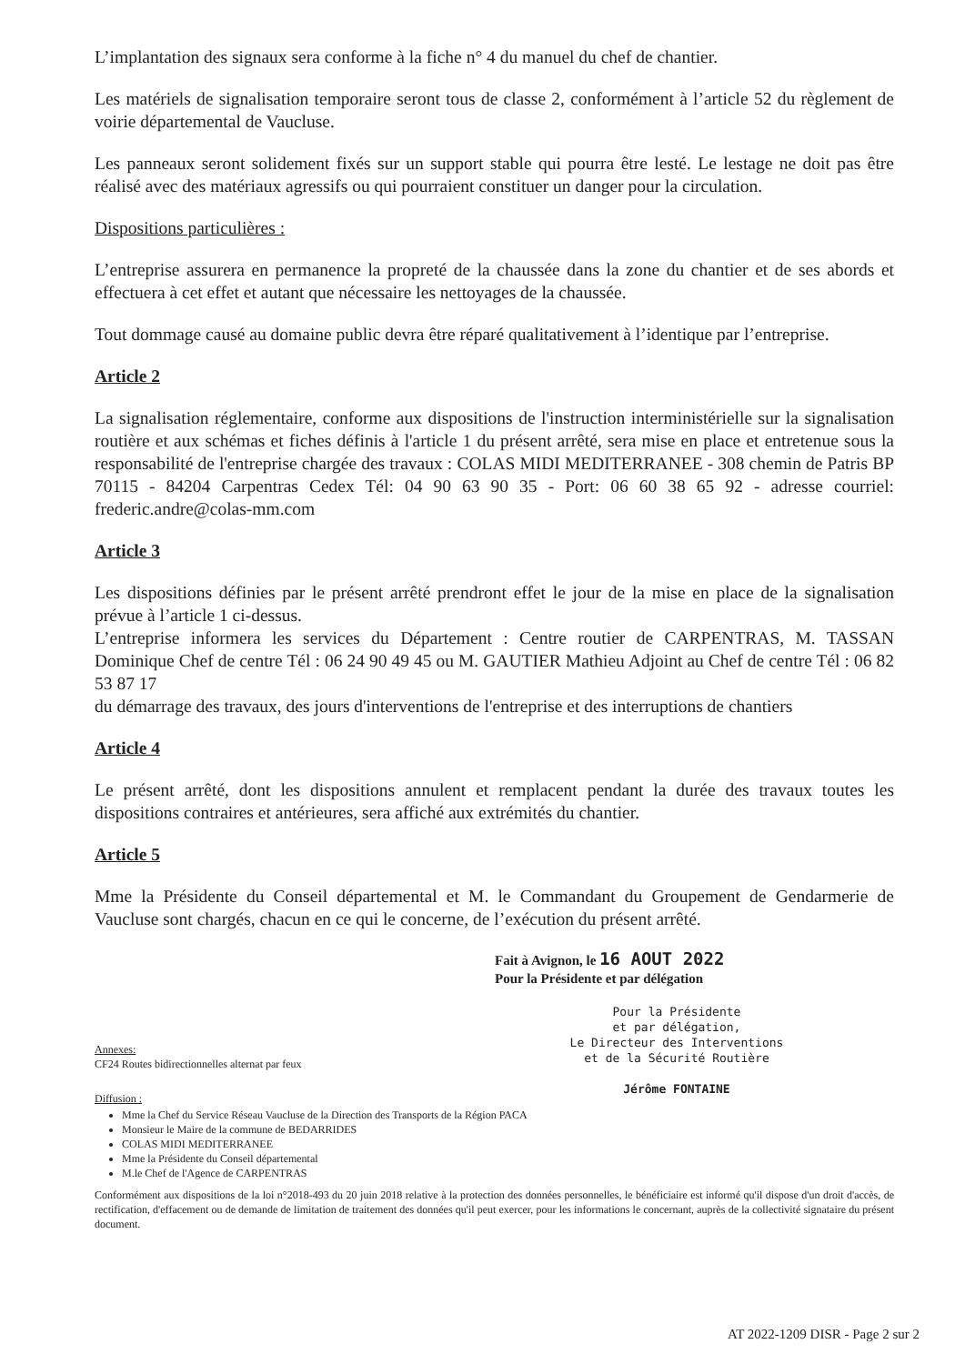L’implantation des signaux sera conforme à la fiche n° 4 du manuel du chef de chantier.
Les matériels de signalisation temporaire seront tous de classe 2, conformément à l’article 52 du règlement de voirie départemental de Vaucluse.
Les panneaux seront solidement fixés sur un support stable qui pourra être lesté. Le lestage ne doit pas être réalisé avec des matériaux agressifs ou qui pourraient constituer un danger pour la circulation.
Dispositions particulières :
L’entreprise assurera en permanence la propreté de la chaussée dans la zone du chantier et de ses abords et effectuera à cet effet et autant que nécessaire les nettoyages de la chaussée.
Tout dommage causé au domaine public devra être réparé qualitativement à l’identique par l’entreprise.
Article 2
La signalisation réglementaire, conforme aux dispositions de l'instruction interministérielle sur la signalisation routière et aux schémas et fiches définis à l'article 1 du présent arrêté, sera mise en place et entretenue sous la responsabilité de l'entreprise chargée des travaux : COLAS MIDI MEDITERRANEE - 308 chemin de Patris BP 70115 - 84204 Carpentras Cedex Tél: 04 90 63 90 35 - Port: 06 60 38 65 92 - adresse courriel: frederic.andre@colas-mm.com
Article 3
Les dispositions définies par le présent arrêté prendront effet le jour de la mise en place de la signalisation prévue à l’article 1 ci-dessus.
L’entreprise informera les services du Département : Centre routier de CARPENTRAS, M. TASSAN Dominique Chef de centre Tél : 06 24 90 49 45 ou M. GAUTIER Mathieu Adjoint au Chef de centre Tél : 06 82 53 87 17
du démarrage des travaux, des jours d'interventions de l'entreprise et des interruptions de chantiers
Article 4
Le présent arrêté, dont les dispositions annulent et remplacent pendant la durée des travaux toutes les dispositions contraires et antérieures, sera affiché aux extrémités du chantier.
Article 5
Mme la Présidente du Conseil départemental et M. le Commandant du Groupement de Gendarmerie de Vaucluse sont chargés, chacun en ce qui le concerne, de l’exécution du présent arrêté.
Fait à Avignon, le 16 AOUT 2022
Pour la Présidente et par délégation
Pour la Présidente
et par délégation,
Le Directeur des Interventions
et de la Sécurité Routière
Jérôme FONTAINE
Annexes:
CF24 Routes bidirectionnelles alternat par feux
Diffusion :
Mme la Chef du Service Réseau Vaucluse de la Direction des Transports de la Région PACA
Monsieur le Maire de la commune de BEDARRIDES
COLAS MIDI MEDITERRANEE
Mme la Présidente du Conseil départemental
M.le Chef de l'Agence de CARPENTRAS
Conformément aux dispositions de la loi n°2018-493 du 20 juin 2018 relative à la protection des données personnelles, le bénéficiaire est informé qu'il dispose d'un droit d'accès, de rectification, d'effacement ou de demande de limitation de traitement des données qu'il peut exercer, pour les informations le concernant, auprès de la collectivité signataire du présent document.
AT 2022-1209 DISR - Page 2 sur 2